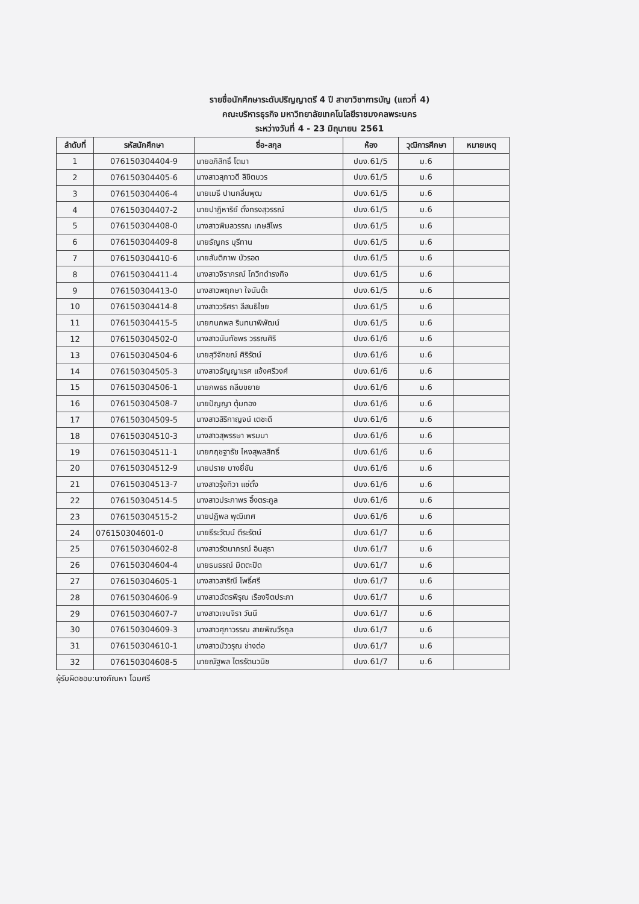รายชื่อนักศึกษาระดับปริญญาตรี 4 ปี สาขาวิชาการบัญ (แถวที่ 4)
คณะบริหารธุรกิจ มหาวิทยาลัยเทคโนโลยีราชมงคลพระนคร
ระหว่างวันที่ 4 - 23 มิถุนายน 2561
| ลำดับที่ | รหัสนักศึกษา | ชื่อ-สกุล | ห้อง | วุฒิการศึกษา | หมายเหตุ |
| --- | --- | --- | --- | --- | --- |
| 1 | 076150304404-9 | นายอภิสิทธิ์ โตมา | ปบง.61/5 | ม.6 | |
| 2 | 076150304405-6 | นางสาวสุภาวดี ลิขิตบวร | ปบง.61/5 | ม.6 | |
| 3 | 076150304406-4 | นายเมธี ปานกลิ่นพุฒ | ปบง.61/5 | ม.6 | |
| 4 | 076150304407-2 | นายปาฏิหาริย์ ตั้งทรงสุวรรณ์ | ปบง.61/5 | ม.6 | |
| 5 | 076150304408-0 | นางสาวพิมลวรรณ เกษสีไพร | ปบง.61/5 | ม.6 | |
| 6 | 076150304409-8 | นายธัญกร บุรีทาน | ปบง.61/5 | ม.6 | |
| 7 | 076150304410-6 | นายสันติภาพ บัวรอด | ปบง.61/5 | ม.6 | |
| 8 | 076150304411-4 | นางสาวจิราภรณ์ โกวิทดำรงกิจ | ปบง.61/5 | ม.6 | |
| 9 | 076150304413-0 | นางสาวพฤกษา ใจนันต๊ะ | ปบง.61/5 | ม.6 | |
| 10 | 076150304414-8 | นางสาววริศรา ลีสนธิไชย | ปบง.61/5 | ม.6 | |
| 11 | 076150304415-5 | นายกนกพล รินทนาพิพัฒน์ | ปบง.61/5 | ม.6 | |
| 12 | 076150304502-0 | นางสาวนันทัชพร วรรณศิริ | ปบง.61/6 | ม.6 | |
| 13 | 076150304504-6 | นายสุวิจักขณ์ ศิริรัตน์ | ปบง.61/6 | ม.6 | |
| 14 | 076150304505-3 | นางสาวธัญญาเรศ แจ้งศรีวงศ์ | ปบง.61/6 | ม.6 | |
| 15 | 076150304506-1 | นายภพธร กลีบขยาย | ปบง.61/6 | ม.6 | |
| 16 | 076150304508-7 | นายปัญญา ตุ้มทอง | ปบง.61/6 | ม.6 | |
| 17 | 076150304509-5 | นางสาวสิริกาญจน์ เตชะดี | ปบง.61/6 | ม.6 | |
| 18 | 076150304510-3 | นางสาวสุพรรษา พรมมา | ปบง.61/6 | ม.6 | |
| 19 | 076150304511-1 | นายกฤชฐาธัช ไหงสุพลสิทธิ์ | ปบง.61/6 | ม.6 | |
| 20 | 076150304512-9 | นายปราย บางยี่ขัน | ปบง.61/6 | ม.6 | |
| 21 | 076150304513-7 | นางสาวรุ้งทิวา แซ่ตั้ง | ปบง.61/6 | ม.6 | |
| 22 | 076150304514-5 | นางสาวประภาพร อึ้งตระกูล | ปบง.61/6 | ม.6 | |
| 23 | 076150304515-2 | นายปฏิพล พุฒิเทศ | ปบง.61/6 | ม.6 | |
| 24 | 076150304601-0 | นายธีระวัฒน์ ตีระรัตน์ | ปบง.61/7 | ม.6 | |
| 25 | 076150304602-8 | นางสาวรัตนาภรณ์ อินสุธา | ปบง.61/7 | ม.6 | |
| 26 | 076150304604-4 | นายธนธรณ์ มิตตะปิด | ปบง.61/7 | ม.6 | |
| 27 | 076150304605-1 | นางสาวสาริณี โพธิ์ศรี | ปบง.61/7 | ม.6 | |
| 28 | 076150304606-9 | นางสาวฉัตรพิรุณ เรืองจิตประภา | ปบง.61/7 | ม.6 | |
| 29 | 076150304607-7 | นางสาวเจนจิรา วันนี | ปบง.61/7 | ม.6 | |
| 30 | 076150304609-3 | นางสาวศุภาวรรณ สายพิณวีรกูล | ปบง.61/7 | ม.6 | |
| 31 | 076150304610-1 | นางสาวบัววรุณ ช่างต่อ | ปบง.61/7 | ม.6 | |
| 32 | 076150304608-5 | นายณัฐพล ไตรรัตนวนิช | ปบง.61/7 | ม.6 | |
ผู้รับผิดชอบ:นางกัณหา โฉมศรี